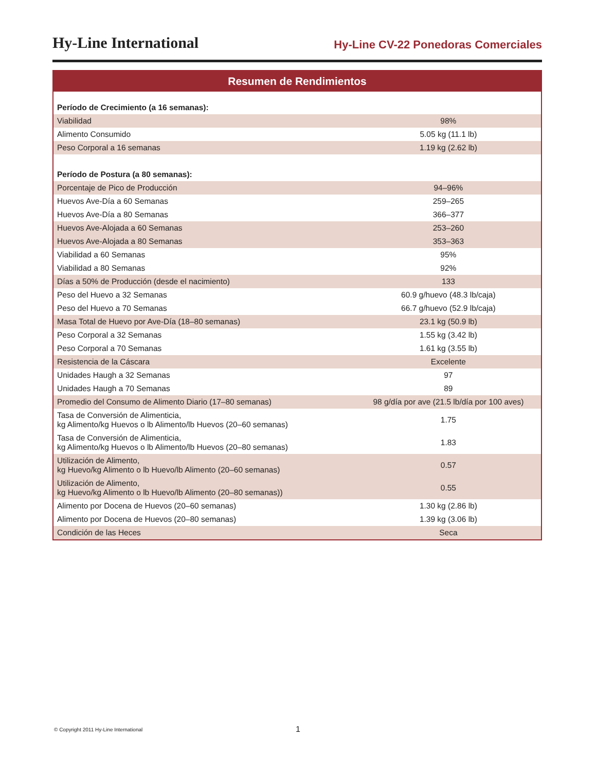Hy-Line International
Hy-Line CV-22 Ponedoras Comerciales
Resumen de Rendimientos
| Período de Crecimiento (a 16 semanas): | |
| Viabilidad | 98% |
| Alimento Consumido | 5.05 kg (11.1 lb) |
| Peso Corporal a 16 semanas | 1.19 kg (2.62 lb) |
| Período de Postura (a 80 semanas): | |
| Porcentaje de Pico de Producción | 94–96% |
| Huevos Ave-Día a 60 Semanas | 259–265 |
| Huevos Ave-Día a 80 Semanas | 366–377 |
| Huevos Ave-Alojada a 60 Semanas | 253–260 |
| Huevos Ave-Alojada a 80 Semanas | 353–363 |
| Viabilidad a 60 Semanas | 95% |
| Viabilidad a 80 Semanas | 92% |
| Días a 50% de Producción (desde el nacimiento) | 133 |
| Peso del Huevo a 32 Semanas | 60.9 g/huevo (48.3 lb/caja) |
| Peso del Huevo a 70 Semanas | 66.7 g/huevo (52.9 lb/caja) |
| Masa Total de Huevo por Ave-Día (18–80 semanas) | 23.1 kg (50.9 lb) |
| Peso Corporal a 32 Semanas | 1.55 kg (3.42 lb) |
| Peso Corporal a 70 Semanas | 1.61 kg (3.55 lb) |
| Resistencia de la Cáscara | Excelente |
| Unidades Haugh a 32 Semanas | 97 |
| Unidades Haugh a 70 Semanas | 89 |
| Promedio del Consumo de Alimento Diario (17–80 semanas) | 98 g/día por ave (21.5 lb/día por 100 aves) |
| Tasa de Conversión de Alimenticia, kg Alimento/kg Huevos o lb Alimento/lb Huevos (20–60 semanas) | 1.75 |
| Tasa de Conversión de Alimenticia, kg Alimento/kg Huevos o lb Alimento/lb Huevos (20–80 semanas) | 1.83 |
| Utilización de Alimento, kg Huevo/kg Alimento o lb Huevo/lb Alimento (20–60 semanas) | 0.57 |
| Utilización de Alimento, kg Huevo/kg Alimento o lb Huevo/lb Alimento (20–80 semanas)) | 0.55 |
| Alimento por Docena de Huevos (20–60 semanas) | 1.30 kg (2.86 lb) |
| Alimento por Docena de Huevos (20–80 semanas) | 1.39 kg (3.06 lb) |
| Condición de las Heces | Seca |
© Copyright 2011 Hy-Line International 1